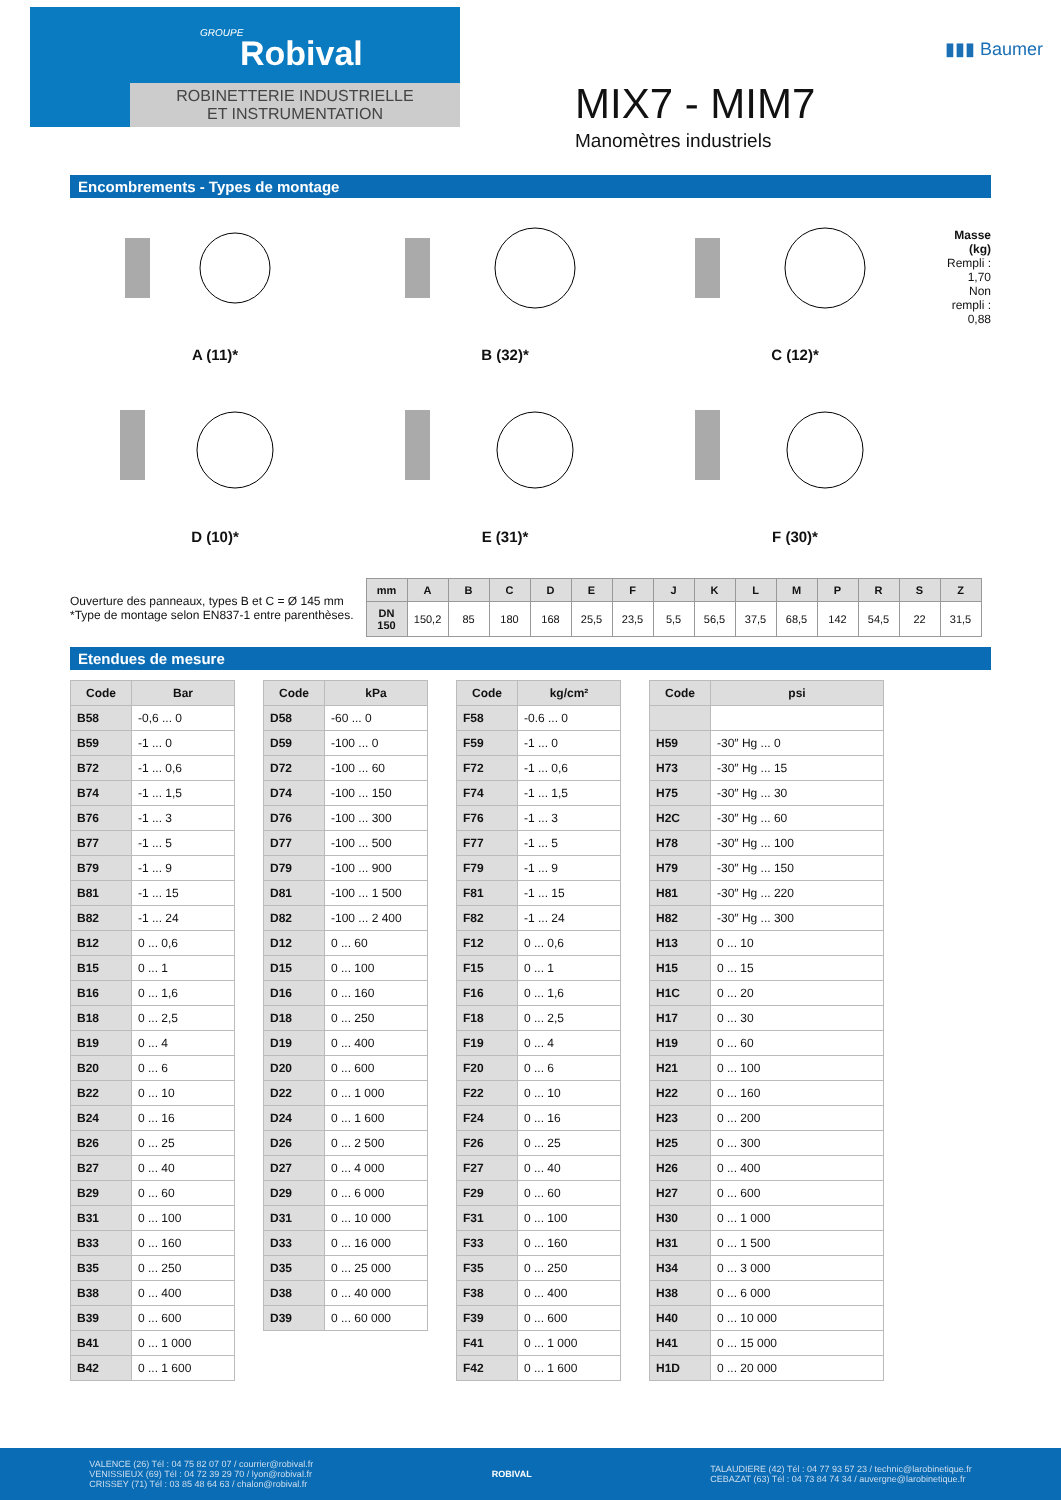GROUPE
Robival
ROBINETTERIE INDUSTRIELLE
ET INSTRUMENTATION
MIX7 - MIM7
Manomètres industriels
▮▮▮ Baumer
Encombrements - Types de montage
A (11)*
D (10)*
B (32)*
E (31)*
C (12)*
F (30)*
Masse (kg)
Rempli : 1,70
Non rempli : 0,88
Ouverture des panneaux, types B et C = Ø 145 mm
*Type de montage selon EN837-1 entre parenthèses.
| mm | A | B | C | D | E | F | J | K | L | M | P | R | S | Z |
| --- | --- | --- | --- | --- | --- | --- | --- | --- | --- | --- | --- | --- | --- | --- |
| DN 150 | 150,2 | 85 | 180 | 168 | 25,5 | 23,5 | 5,5 | 56,5 | 37,5 | 68,5 | 142 | 54,5 | 22 | 31,5 |
Etendues de mesure
| Code | Bar |
| --- | --- |
| B58 | -0,6 ... 0 |
| B59 | -1 ... 0 |
| B72 | -1 ... 0,6 |
| B74 | -1 ... 1,5 |
| B76 | -1 ... 3 |
| B77 | -1 ... 5 |
| B79 | -1 ... 9 |
| B81 | -1 ... 15 |
| B82 | -1 ... 24 |
| B12 | 0 ... 0,6 |
| B15 | 0 ... 1 |
| B16 | 0 ... 1,6 |
| B18 | 0 ... 2,5 |
| B19 | 0 ... 4 |
| B20 | 0 ... 6 |
| B22 | 0 ... 10 |
| B24 | 0 ... 16 |
| B26 | 0 ... 25 |
| B27 | 0 ... 40 |
| B29 | 0 ... 60 |
| B31 | 0 ... 100 |
| B33 | 0 ... 160 |
| B35 | 0 ... 250 |
| B38 | 0 ... 400 |
| B39 | 0 ... 600 |
| B41 | 0 ... 1 000 |
| B42 | 0 ... 1 600 |
| Code | kPa |
| --- | --- |
| D58 | -60 ... 0 |
| D59 | -100 ... 0 |
| D72 | -100 ... 60 |
| D74 | -100 ... 150 |
| D76 | -100 ... 300 |
| D77 | -100 ... 500 |
| D79 | -100 ... 900 |
| D81 | -100 ... 1 500 |
| D82 | -100 ... 2 400 |
| D12 | 0 ... 60 |
| D15 | 0 ... 100 |
| D16 | 0 ... 160 |
| D18 | 0 ... 250 |
| D19 | 0 ... 400 |
| D20 | 0 ... 600 |
| D22 | 0 ... 1 000 |
| D24 | 0 ... 1 600 |
| D26 | 0 ... 2 500 |
| D27 | 0 ... 4 000 |
| D29 | 0 ... 6 000 |
| D31 | 0 ... 10 000 |
| D33 | 0 ... 16 000 |
| D35 | 0 ... 25 000 |
| D38 | 0 ... 40 000 |
| D39 | 0 ... 60 000 |
| Code | kg/cm² |
| --- | --- |
| F58 | -0.6 ... 0 |
| F59 | -1 ... 0 |
| F72 | -1 ... 0,6 |
| F74 | -1 ... 1,5 |
| F76 | -1 ... 3 |
| F77 | -1 ... 5 |
| F79 | -1 ... 9 |
| F81 | -1 ... 15 |
| F82 | -1 ... 24 |
| F12 | 0 ... 0,6 |
| F15 | 0 ... 1 |
| F16 | 0 ... 1,6 |
| F18 | 0 ... 2,5 |
| F19 | 0 ... 4 |
| F20 | 0 ... 6 |
| F22 | 0 ... 10 |
| F24 | 0 ... 16 |
| F26 | 0 ... 25 |
| F27 | 0 ... 40 |
| F29 | 0 ... 60 |
| F31 | 0 ... 100 |
| F33 | 0 ... 160 |
| F35 | 0 ... 250 |
| F38 | 0 ... 400 |
| F39 | 0 ... 600 |
| F41 | 0 ... 1 000 |
| F42 | 0 ... 1 600 |
| Code | psi |
| --- | --- |
| H59 | -30″ Hg ... 0 |
| H73 | -30″ Hg ... 15 |
| H75 | -30″ Hg ... 30 |
| H2C | -30″ Hg ... 60 |
| H78 | -30″ Hg ... 100 |
| H79 | -30″ Hg ... 150 |
| H81 | -30″ Hg ... 220 |
| H82 | -30″ Hg ... 300 |
| H13 | 0 ... 10 |
| H15 | 0 ... 15 |
| H1C | 0 ... 20 |
| H17 | 0 ... 30 |
| H19 | 0 ... 60 |
| H21 | 0 ... 100 |
| H22 | 0 ... 160 |
| H23 | 0 ... 200 |
| H25 | 0 ... 300 |
| H26 | 0 ... 400 |
| H27 | 0 ... 600 |
| H30 | 0 ... 1 000 |
| H31 | 0 ... 1 500 |
| H34 | 0 ... 3 000 |
| H38 | 0 ... 6 000 |
| H40 | 0 ... 10 000 |
| H41 | 0 ... 15 000 |
| H1D | 0 ... 20 000 |
VALENCE (26) Tél : 04 75 82 07 07 / courrier@robival.fr
VENISSIEUX (69) Tél : 04 72 39 29 70 / lyon@robival.fr
CRISSEY (71) Tél : 03 85 48 64 63 / chalon@robival.fr
ROBIVAL
TALAUDIERE (42) Tél : 04 77 93 57 23 / technic@larobinetique.fr
CEBAZAT (63) Tél : 04 73 84 74 34 / auvergne@larobinetique.fr